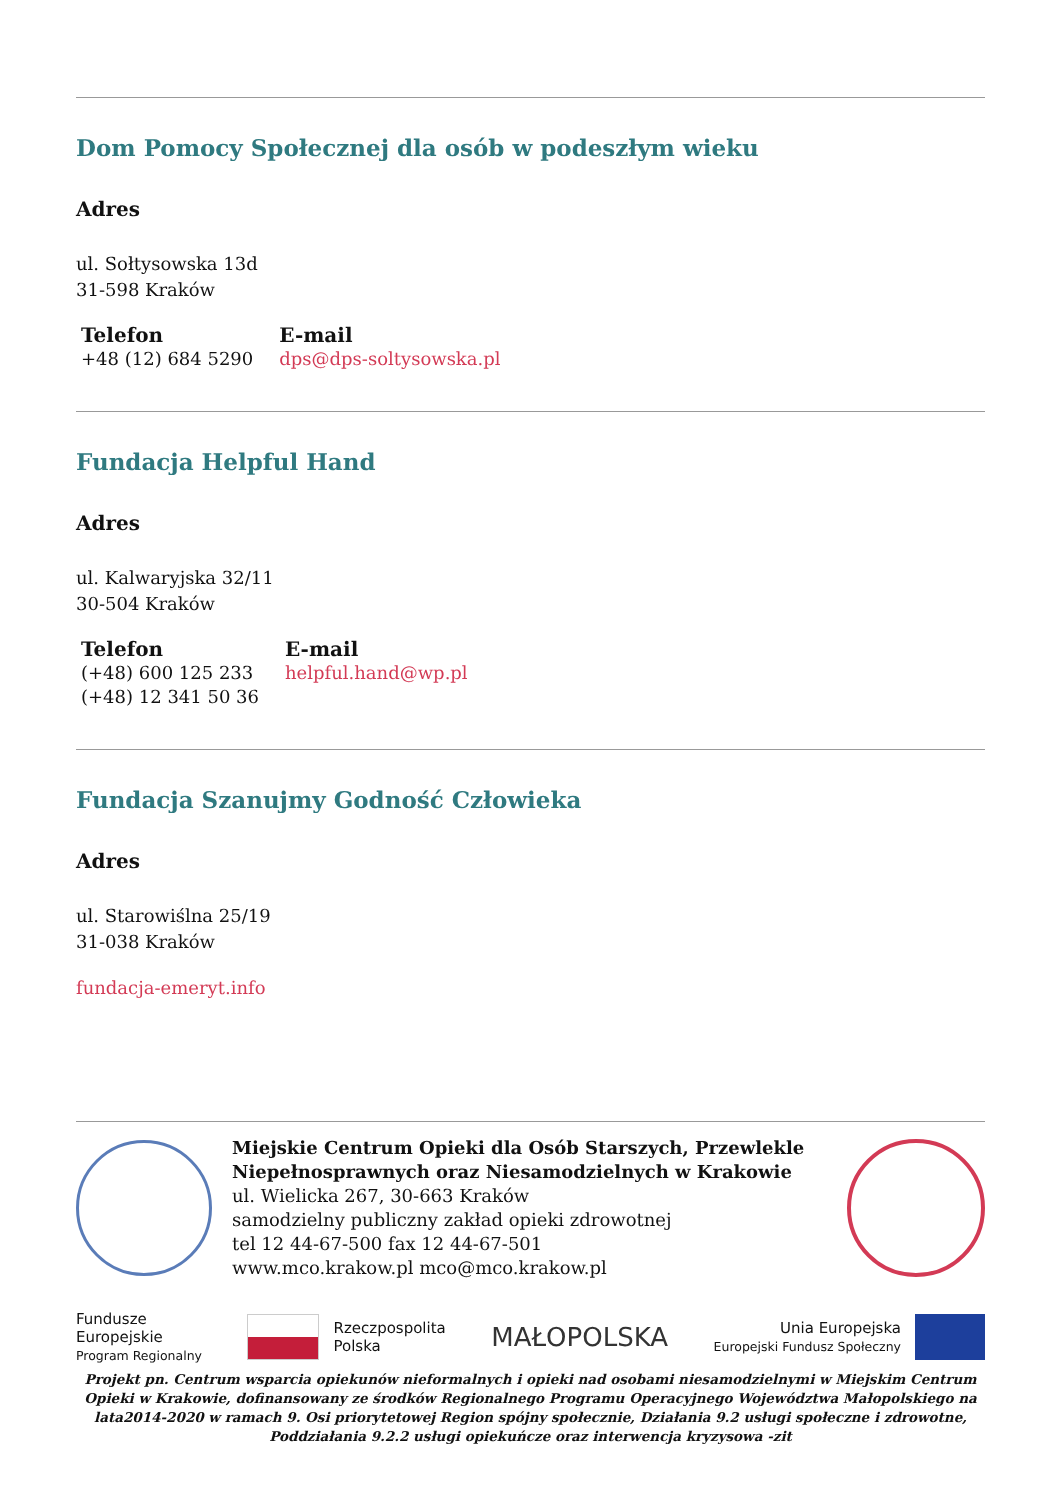Dom Pomocy Społecznej dla osób w podeszłym wieku
Adres
ul. Sołtysowska 13d
31-598 Kraków
Telefon
+48 (12) 684 5290
E-mail
dps@dps-soltysowska.pl
Fundacja Helpful Hand
Adres
ul. Kalwaryjska 32/11
30-504 Kraków
Telefon
(+48) 600 125 233
(+48) 12 341 50 36
E-mail
helpful.hand@wp.pl
Fundacja Szanujmy Godność Człowieka
Adres
ul. Starowiślna 25/19
31-038 Kraków
fundacja-emeryt.info
Miejskie Centrum Opieki dla Osób Starszych, Przewlekle Niepełnosprawnych oraz Niesamodzielnych w Krakowie
ul. Wielicka 267, 30-663 Kraków
samodzielny publiczny zakład opieki zdrowotnej
tel 12 44-67-500 fax 12 44-67-501
www.mco.krakow.pl mco@mco.krakow.pl
Fundusze
Europejskie
Program Regionalny
Rzeczpospolita
Polska
MAŁOPOLSKA
Unia Europejska
Europejski Fundusz Społeczny
Projekt pn. Centrum wsparcia opiekunów nieformalnych i opieki nad osobami niesamodzielnymi w Miejskim Centrum Opieki w Krakowie, dofinansowany ze środków Regionalnego Programu Operacyjnego Województwa Małopolskiego na lata2014-2020 w ramach 9. Osi priorytetowej Region spójny społecznie, Działania 9.2 usługi społeczne i zdrowotne, Poddziałania 9.2.2 usługi opiekuńcze oraz interwencja kryzysowa -zit